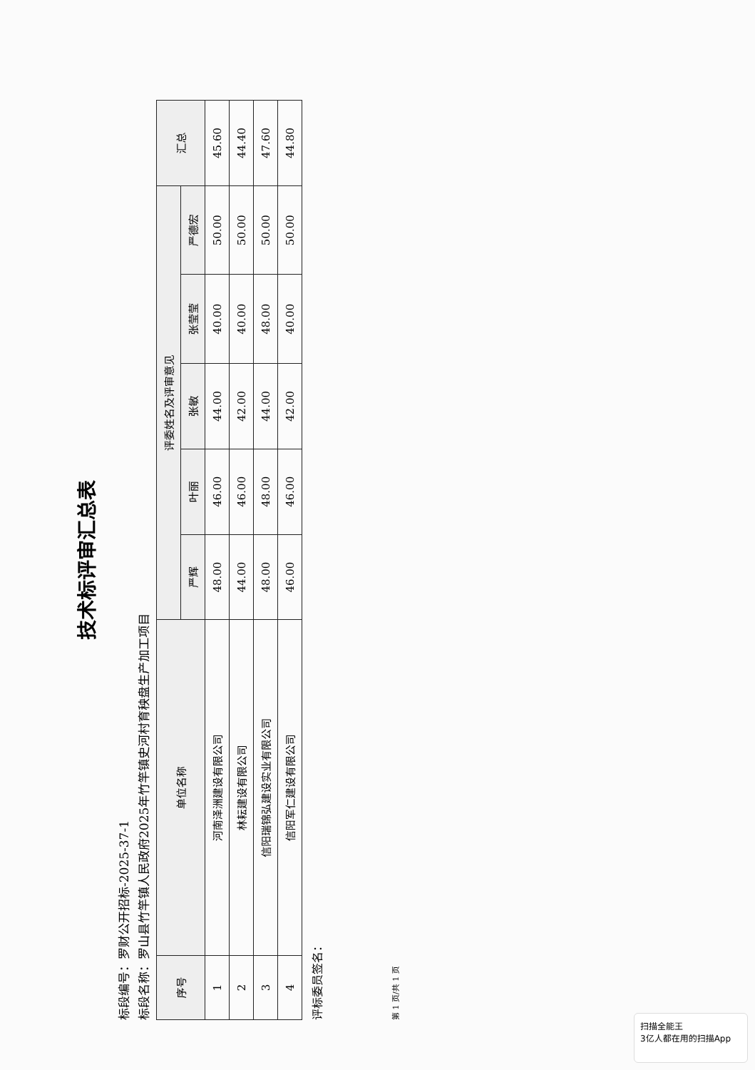技术标评审汇总表
标段编号：罗财公开招标-2025-37-1
标段名称：罗山县竹竿镇人民政府2025年竹竿镇史河村育秧盘生产加工项目
| 序号 | 单位名称 | 评委姓名及评审意见 | | | | | 汇总 |
| --- | --- | --- | --- | --- | --- | --- | --- |
| | | 严辉 | 叶丽 | 张敏 | 张莹莹 | 严德宏 | |
| 1 | 河南泽洲建设有限公司 | 48.00 | 46.00 | 44.00 | 40.00 | 50.00 | 45.60 |
| 2 | 林耘建设有限公司 | 44.00 | 46.00 | 42.00 | 40.00 | 50.00 | 44.40 |
| 3 | 信阳瑞锦弘建设实业有限公司 | 48.00 | 48.00 | 44.00 | 48.00 | 50.00 | 47.60 |
| 4 | 信阳军仁建设有限公司 | 46.00 | 46.00 | 42.00 | 40.00 | 50.00 | 44.80 |
评标委员签名：
第 1 页/共 1 页
扫描全能王
3亿人都在用的扫描App